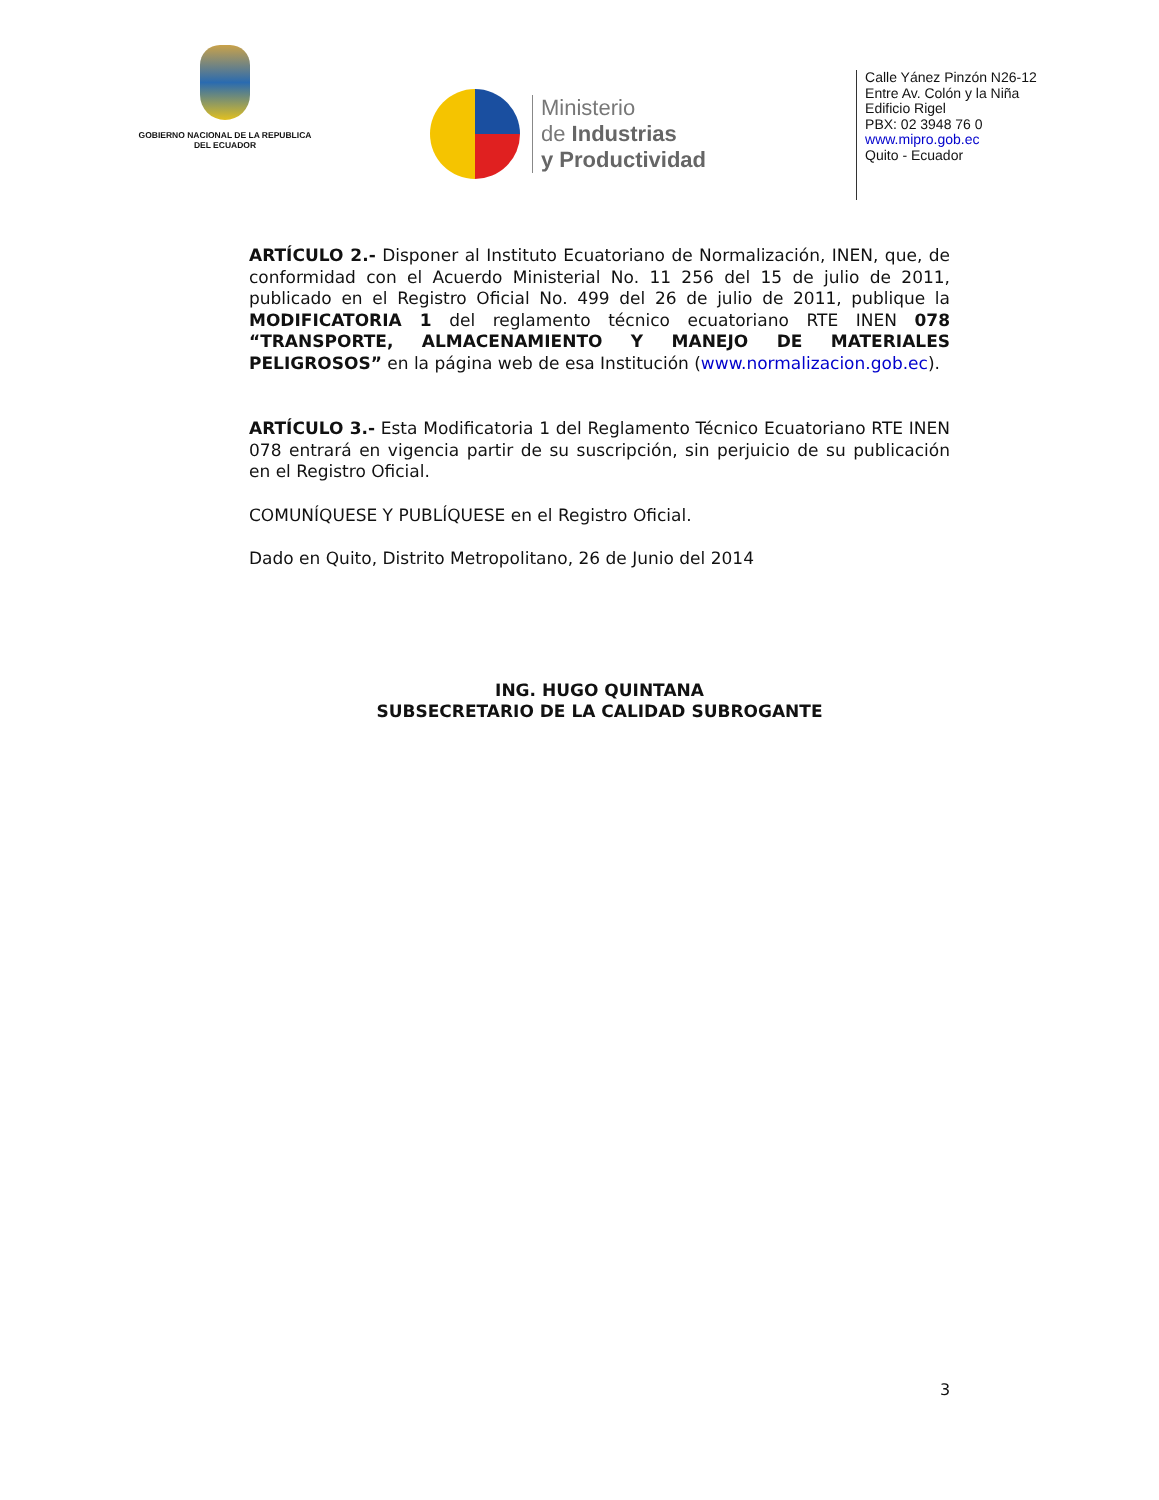GOBIERNO NACIONAL DE LA REPUBLICA DEL ECUADOR
Ministerio
de Industrias
y Productividad
Calle Yánez Pinzón N26-12
Entre Av. Colón y la Niña
Edificio Rigel
PBX: 02 3948 76 0
www.mipro.gob.ec
Quito - Ecuador
ARTÍCULO 2.- Disponer al Instituto Ecuatoriano de Normalización, INEN, que, de conformidad con el Acuerdo Ministerial No. 11 256 del 15 de julio de 2011, publicado en el Registro Oficial No. 499 del 26 de julio de 2011, publique la MODIFICATORIA 1 del reglamento técnico ecuatoriano RTE INEN 078 “TRANSPORTE, ALMACENAMIENTO Y MANEJO DE MATERIALES PELIGROSOS” en la página web de esa Institución (www.normalizacion.gob.ec).
ARTÍCULO 3.- Esta Modificatoria 1 del Reglamento Técnico Ecuatoriano RTE INEN 078 entrará en vigencia partir de su suscripción, sin perjuicio de su publicación en el Registro Oficial.
COMUNÍQUESE Y PUBLÍQUESE en el Registro Oficial.
Dado en Quito, Distrito Metropolitano, 26 de Junio del 2014
ING. HUGO QUINTANA
SUBSECRETARIO DE LA CALIDAD SUBROGANTE
3